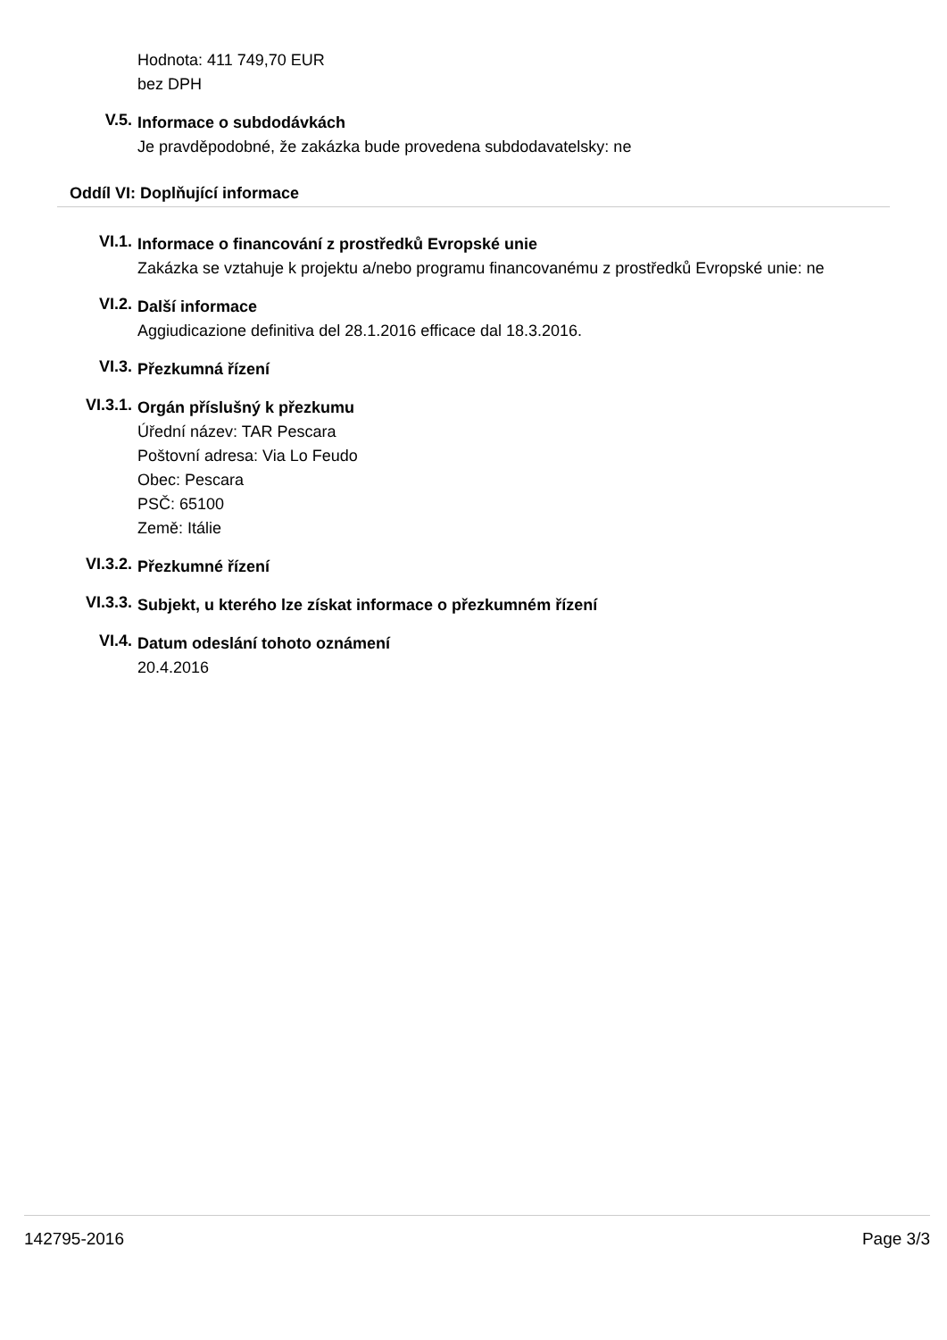Hodnota: 411 749,70 EUR
bez DPH
V.5.
Informace o subdodávkách
Je pravděpodobné, že zakázka bude provedena subdodavatelsky: ne
Oddíl VI: Doplňující informace
VI.1.
Informace o financování z prostředků Evropské unie
Zakázka se vztahuje k projektu a/nebo programu financovanému z prostředků Evropské unie: ne
VI.2.
Další informace
Aggiudicazione definitiva del 28.1.2016 efficace dal 18.3.2016.
VI.3.
Přezkumná řízení
VI.3.1.
Orgán příslušný k přezkumu
Úřední název: TAR Pescara
Poštovní adresa: Via Lo Feudo
Obec: Pescara
PSČ: 65100
Země: Itálie
VI.3.2.
Přezkumné řízení
VI.3.3.
Subjekt, u kterého lze získat informace o přezkumném řízení
VI.4.
Datum odeslání tohoto oznámení
20.4.2016
142795-2016 Page 3/3